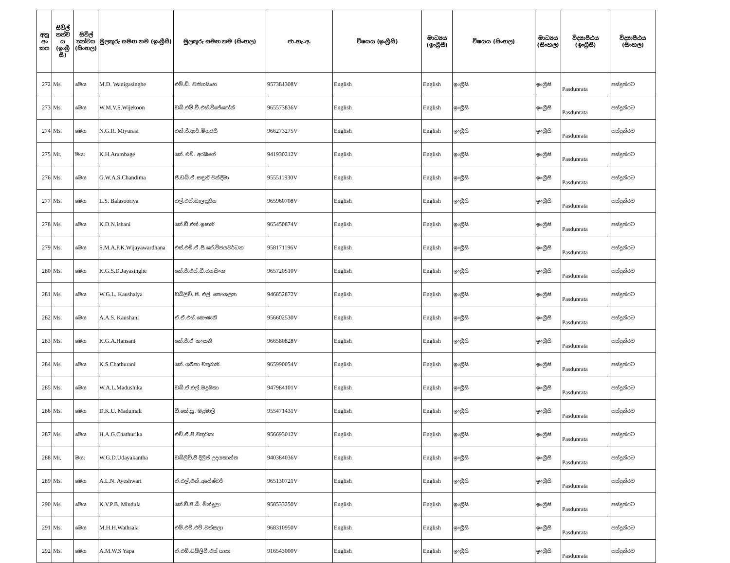| අනු අං කය | සිවිල් තත්ව ය (ඉංග්‍රී සී) | සිවිල් තත්වය (සිංහල) | මුලකුරු සමඟ නම (ඉංග්‍රීසී) | මුලකුරු සමඟ නම (සිංහල) | ජා.හැ.අ. | විෂයය (ඉංග්‍රීසී) | මාධ්‍යය (ඉංග්‍රීසී) | විෂයය (සිංහල) | මාධ්‍යය (සිංහල) | විද්‍යාපීඨය (ඉංග්‍රීසී) | විද්‍යාපීඨය (සිංහල) |
| --- | --- | --- | --- | --- | --- | --- | --- | --- | --- | --- | --- |
| 272 | Ms. | මෙය | M.D. Wanigasinghe | එම්.ඩී. වනිගසිංහ | 957381308V | English | English | ඉංග්‍රීසි | ඉංග්‍රීසි | Pasdunrata | පස්දුන්රට |
| 273 | Ms. | මෙය | W.M.V.S.Wijekoon | ඩබ්.එම්.වී.එස්.විජේකෝන් | 965573836V | English | English | ඉංග්‍රීසි | ඉංග්‍රීසි | Pasdunrata | පස්දුන්රට |
| 274 | Ms. | මෙය | N.G.R. Miyurasi | එන්.ජී.ආර්.මියුරසී | 966273275V | English | English | ඉංග්‍රීසි | ඉංග්‍රීසි | Pasdunrata | පස්දුන්රට |
| 275 | Mr. | මයා | K.H.Arambage | කේ. එච්. අරඹගේ | 941930212V | English | English | ඉංග්‍රීසි | ඉංග්‍රීසි | Pasdunrata | පස්දුන්රට |
| 276 | Ms. | මෙය | G.W.A.S.Chandima | ජී.ඩබ්.ඒ.සඳුනි චන්දිමා | 955511930V | English | English | ඉංග්‍රීසි | ඉංග්‍රීසි | Pasdunrata | පස්දුන්රට |
| 277 | Ms. | මෙය | L.S. Balasooriya | එල්.එස්.බාලසූරිය | 965960708V | English | English | ඉංග්‍රීසි | ඉංග්‍රීසි | Pasdunrata | පස්දුන්රට |
| 278 | Ms. | මෙය | K.D.N.Ishani | කේ.ඩී.එන්.ඉෂානි | 965450874V | English | English | ඉංග්‍රීසි | ඉංග්‍රීසි | Pasdunrata | පස්දුන්රට |
| 279 | Ms. | මෙය | S.M.A.P.K.Wijayawardhana | එස්.එම්.ඒ.පී.කේ.විජයවර්ධන | 958171196V | English | English | ඉංග්‍රීසි | ඉංග්‍රීසි | Pasdunrata | පස්දුන්රට |
| 280 | Ms. | මෙය | K.G.S.D.Jayasinghe | කේ.ජී.එස්.ඩී.ජයසිංහ | 965720510V | English | English | ඉංග්‍රීසි | ඉංග්‍රීසි | Pasdunrata | පස්දුන්රට |
| 281 | Ms. | මෙය | W.G.L. Kaushalya | ඩබ්ලිව්. ජී. එල්. කෞශල්‍යා | 946852872V | English | English | ඉංග්‍රීසි | ඉංග්‍රීසි | Pasdunrata | පස්දුන්රට |
| 282 | Ms. | මෙය | A.A.S. Kaushani | ඒ.ඒ.එස්.කෞෂානි | 956602530V | English | English | ඉංග්‍රීසි | ඉංග්‍රීසි | Pasdunrata | පස්දුන්රට |
| 283 | Ms. | මෙය | K.G.A.Hansani | කේ.ජී.ඒ හංසනී | 966580828V | English | English | ඉංග්‍රීසි | ඉංග්‍රීසි | Pasdunrata | පස්දුන්රට |
| 284 | Ms. | මෙය | K.S.Chathurani | කේ. ශරීනා චතුරානි. | 965990054V | English | English | ඉංග්‍රීසි | ඉංග්‍රීසි | Pasdunrata | පස්දුන්රට |
| 285 | Ms. | මෙය | W.A.L.Madushika | ඩබ්.ඒ.එල්.මදූෂිකා | 947984101V | English | English | ඉංග්‍රීසි | ඉංග්‍රීසි | Pasdunrata | පස්දුන්රට |
| 286 | Ms. | මෙය | D.K.U. Madumali | ඩී.කේ.යූ. මදුමාලි | 955471431V | English | English | ඉංග්‍රීසි | ඉංග්‍රීසි | Pasdunrata | පස්දුන්රට |
| 287 | Ms. | මෙය | H.A.G.Chathurika | එච්.ඒ.ජී.චතුරිකා | 956693012V | English | English | ඉංග්‍රීසි | ඉංග්‍රීසි | Pasdunrata | පස්දුන්රට |
| 288 | Mr. | මයා | W.G.D.Udayakantha | ඩබ්ලිව්.ජී දිලිප් උදයකාන්ත | 940384036V | English | English | ඉංග්‍රීසි | ඉංග්‍රීසි | Pasdunrata | පස්දුන්රට |
| 289 | Ms. | මෙය | A.L.N. Ayeshwari | ඒ.එල්.එන්.අයේෂ්වරි | 965130721V | English | English | ඉංග්‍රීසි | ඉංග්‍රීසි | Pasdunrata | පස්දුන්රට |
| 290 | Ms. | මෙය | K.V.P.B. Mindula | කේ.වී.පී.බී. මින්දුලා | 958533250V | English | English | ඉංග්‍රීසි | ඉංග්‍රීසි | Pasdunrata | පස්දුන්රට |
| 291 | Ms. | මෙය | M.H.H.Wathsala | එම්.එච්.එච්.වත්සලා | 968310950V | English | English | ඉංග්‍රීසි | ඉංග්‍රීසි | Pasdunrata | පස්දුන්රට |
| 292 | Ms. | මෙය | A.M.W.S Yapa | ඒ.එම්.ඩබ්ලිව්.එස් යාපා | 916543000V | English | English | ඉංග්‍රීසි | ඉංග්‍රීසි | Pasdunrata | පස්දුන්රට |